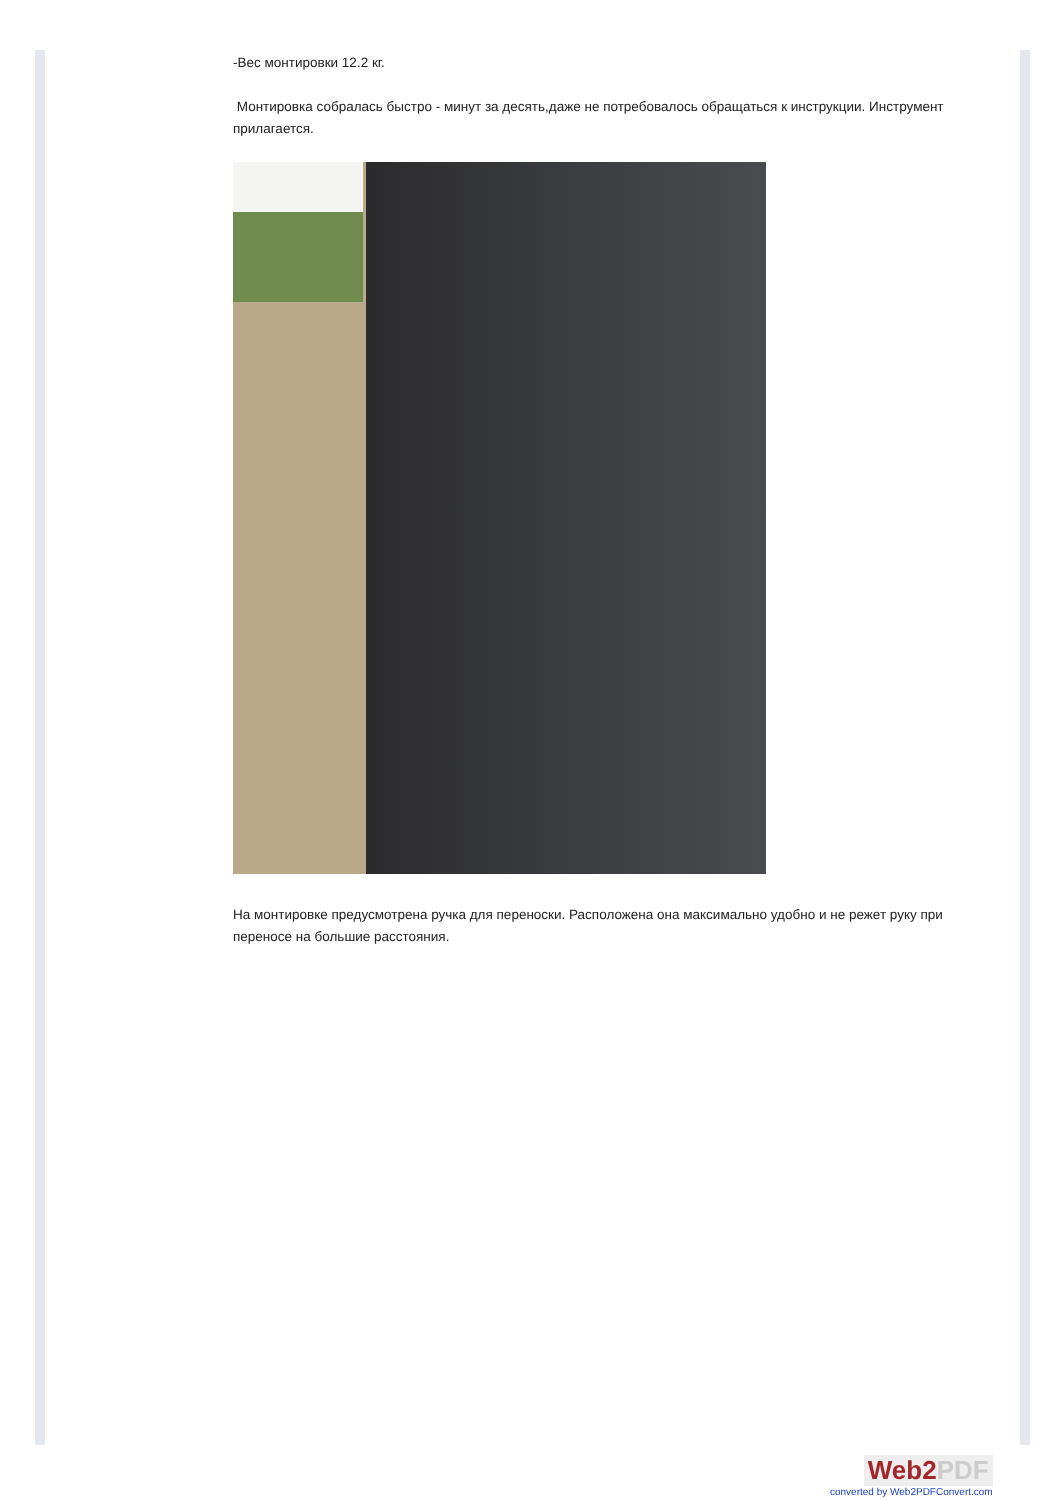-Вес монтировки 12.2 кг.
Монтировка собралась быстро - минут за десять,даже не потребовалось обращаться к инструкции. Инструмент прилагается.
На монтировке предусмотрена ручка для переноски. Расположена она максимально удобно и не режет руку при переносе на большие расстояния.
Web2PDF
converted by Web2PDFConvert.com